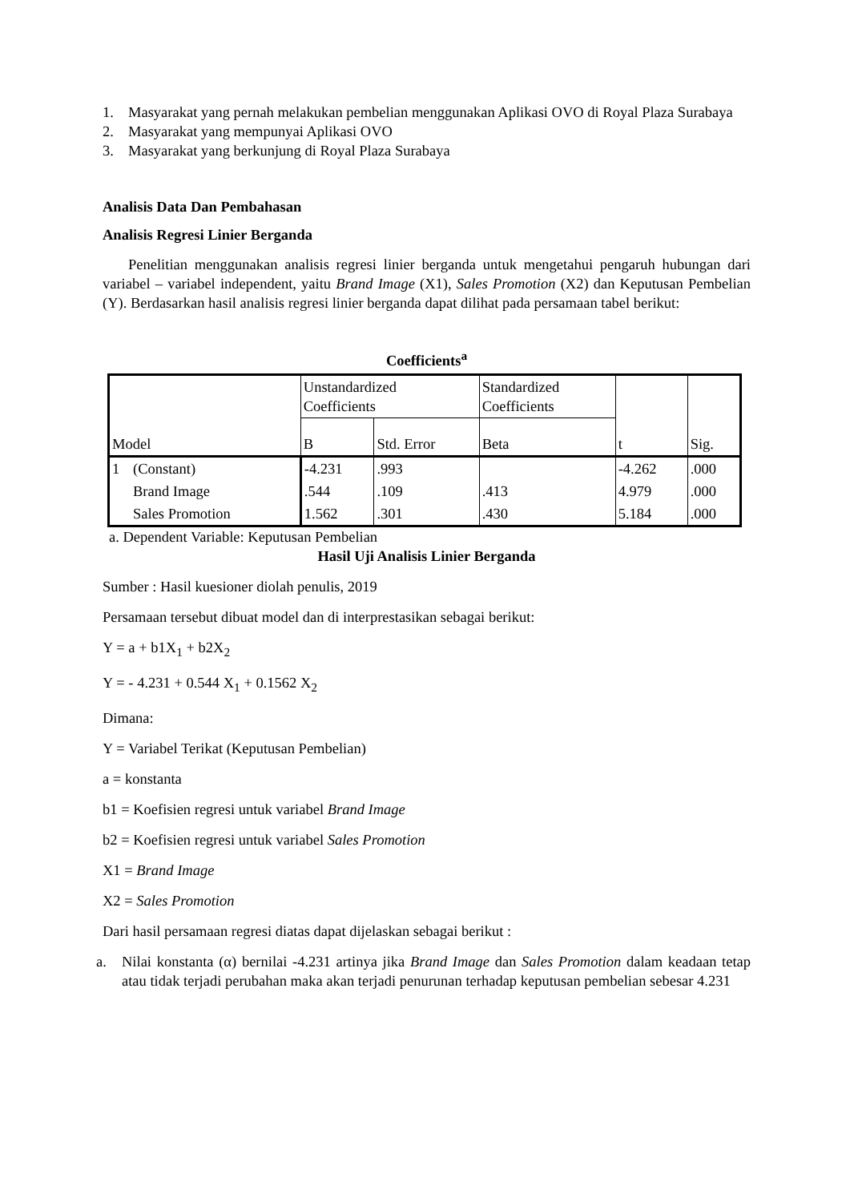1. Masyarakat yang pernah melakukan pembelian menggunakan Aplikasi OVO di Royal Plaza Surabaya
2. Masyarakat yang mempunyai Aplikasi OVO
3. Masyarakat yang berkunjung di Royal Plaza Surabaya
Analisis Data Dan Pembahasan
Analisis Regresi Linier Berganda
Penelitian menggunakan analisis regresi linier berganda untuk mengetahui pengaruh hubungan dari variabel – variabel independent, yaitu Brand Image (X1), Sales Promotion (X2) dan Keputusan Pembelian (Y). Berdasarkan hasil analisis regresi linier berganda dapat dilihat pada persamaan tabel berikut:
Coefficients<sup>a</sup>
| Model | | Unstandardized Coefficients | | Standardized Coefficients | t | Sig. |
| --- | --- | --- | --- | --- | --- | --- |
| | | B | Std. Error | Beta | | |
| 1 | (Constant) | -4.231 | .993 | | -4.262 | .000 |
| | Brand Image | .544 | .109 | .413 | 4.979 | .000 |
| | Sales Promotion | 1.562 | .301 | .430 | 5.184 | .000 |
a. Dependent Variable: Keputusan Pembelian
Hasil Uji Analisis Linier Berganda
Sumber : Hasil kuesioner diolah penulis, 2019
Persamaan tersebut dibuat model dan di interprestasikan sebagai berikut:
Y = a + b1X<sub>1</sub> + b2X<sub>2</sub>
Y = - 4.231 + 0.544 X<sub>1</sub> + 0.1562 X<sub>2</sub>
Dimana:
Y = Variabel Terikat (Keputusan Pembelian)
a = konstanta
b1 = Koefisien regresi untuk variabel Brand Image
b2 = Koefisien regresi untuk variabel Sales Promotion
X1 = Brand Image
X2 = Sales Promotion
Dari hasil persamaan regresi diatas dapat dijelaskan sebagai berikut :
a. Nilai konstanta (α) bernilai -4.231 artinya jika Brand Image dan Sales Promotion dalam keadaan tetap atau tidak terjadi perubahan maka akan terjadi penurunan terhadap keputusan pembelian sebesar 4.231